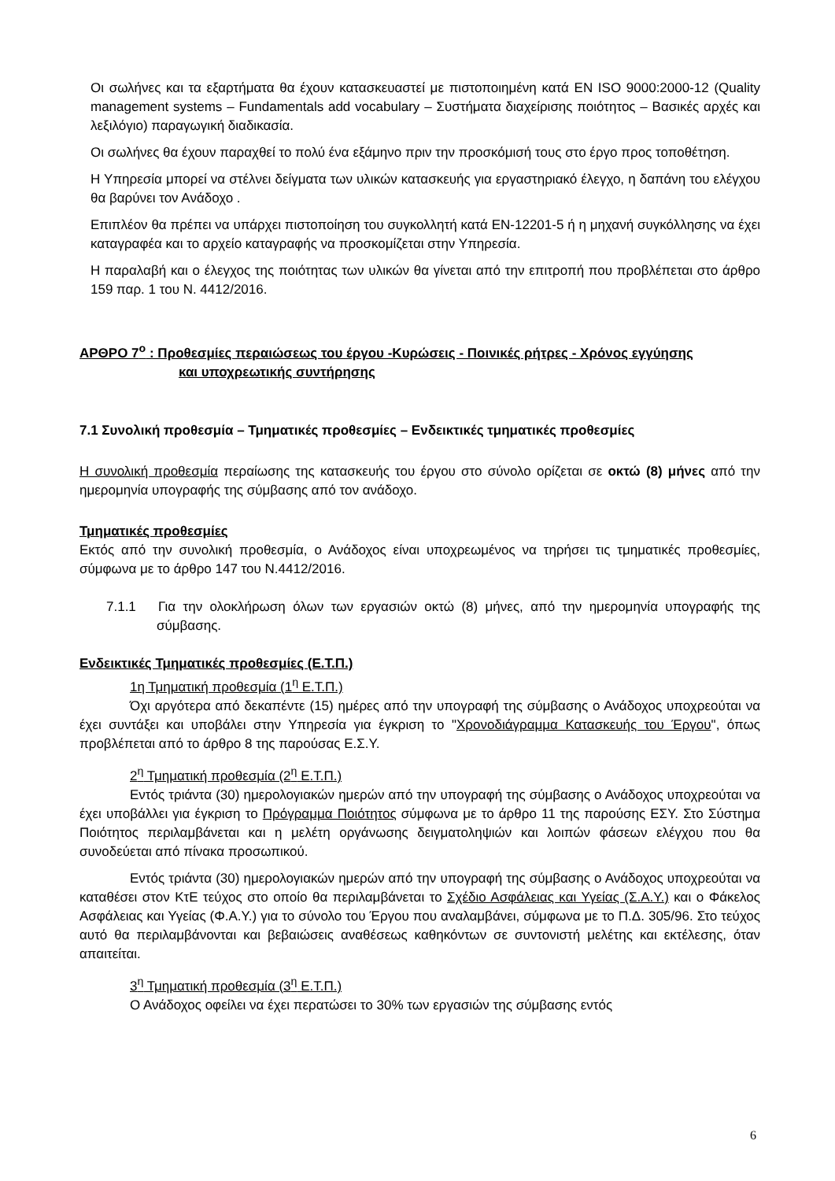Οι σωλήνες και τα εξαρτήματα θα έχουν κατασκευαστεί με πιστοποιημένη κατά EN ISO 9000:2000-12 (Quality management systems – Fundamentals add vocabulary – Συστήματα διαχείρισης ποιότητος – Βασικές αρχές και λεξιλόγιο) παραγωγική διαδικασία.
Οι σωλήνες θα έχουν παραχθεί το πολύ ένα εξάμηνο πριν την προσκόμισή τους στο έργο προς τοποθέτηση.
Η Υπηρεσία μπορεί να στέλνει δείγματα των υλικών κατασκευής για εργαστηριακό έλεγχο, η δαπάνη του ελέγχου θα βαρύνει τον Ανάδοχο .
Επιπλέον θα πρέπει να υπάρχει πιστοποίηση του συγκολλητή κατά EN-12201-5 ή η μηχανή συγκόλλησης να έχει καταγραφέα και το αρχείο καταγραφής να προσκομίζεται στην Υπηρεσία.
Η παραλαβή και ο έλεγχος της ποιότητας των υλικών θα γίνεται από την επιτροπή που προβλέπεται στο άρθρο 159 παρ. 1 του Ν. 4412/2016.
ΑΡΘΡΟ 7<sup>ο</sup> : Προθεσμίες περαιώσεως του έργου -Κυρώσεις - Ποινικές ρήτρες - Χρόνος εγγύησης
και υποχρεωτικής συντήρησης
7.1 Συνολική προθεσμία – Τμηματικές προθεσμίες – Ενδεικτικές τμηματικές προθεσμίες
Η συνολική προθεσμία περαίωσης της κατασκευής του έργου στο σύνολο ορίζεται σε οκτώ (8) μήνες από την ημερομηνία υπογραφής της σύμβασης από τον ανάδοχο.
Τμηματικές προθεσμίες
Εκτός από την συνολική προθεσμία, ο Ανάδοχος είναι υποχρεωμένος να τηρήσει τις τμηματικές προθεσμίες, σύμφωνα με το άρθρο 147 του Ν.4412/2016.
7.1.1 Για την ολοκλήρωση όλων των εργασιών οκτώ (8) μήνες, από την ημερομηνία υπογραφής της σύμβασης.
Ενδεικτικές Τμηματικές προθεσμίες (Ε.Τ.Π.)
1η Τμηματική προθεσμία (1<sup>η</sup> Ε.Τ.Π.)
Όχι αργότερα από δεκαπέντε (15) ημέρες από την υπογραφή της σύμβασης ο Ανάδοχος υποχρεούται να έχει συντάξει και υποβάλει στην Υπηρεσία για έγκριση το "Χρονοδιάγραμμα Κατασκευής του Έργου", όπως προβλέπεται από το άρθρο 8 της παρούσας Ε.Σ.Υ.
2<sup>η</sup> Τμηματική προθεσμία (2<sup>η</sup> Ε.Τ.Π.)
Εντός τριάντα (30) ημερολογιακών ημερών από την υπογραφή της σύμβασης ο Ανάδοχος υποχρεούται να έχει υποβάλλει για έγκριση το Πρόγραμμα Ποιότητος σύμφωνα με το άρθρο 11 της παρούσης ΕΣΥ. Στο Σύστημα Ποιότητος περιλαμβάνεται και η μελέτη οργάνωσης δειγματοληψιών και λοιπών φάσεων ελέγχου που θα συνοδεύεται από πίνακα προσωπικού.
Εντός τριάντα (30) ημερολογιακών ημερών από την υπογραφή της σύμβασης ο Ανάδοχος υποχρεούται να καταθέσει στον ΚτΕ τεύχος στο οποίο θα περιλαμβάνεται το Σχέδιο Ασφάλειας και Υγείας (Σ.Α.Υ.) και ο Φάκελος Ασφάλειας και Υγείας (Φ.Α.Υ.) για το σύνολο του Έργου που αναλαμβάνει, σύμφωνα με το Π.Δ. 305/96. Στο τεύχος αυτό θα περιλαμβάνονται και βεβαιώσεις αναθέσεως καθηκόντων σε συντονιστή μελέτης και εκτέλεσης, όταν απαιτείται.
3<sup>η</sup> Τμηματική προθεσμία (3<sup>η</sup> Ε.Τ.Π.)
Ο Ανάδοχος οφείλει να έχει περατώσει το 30% των εργασιών της σύμβασης εντός
6